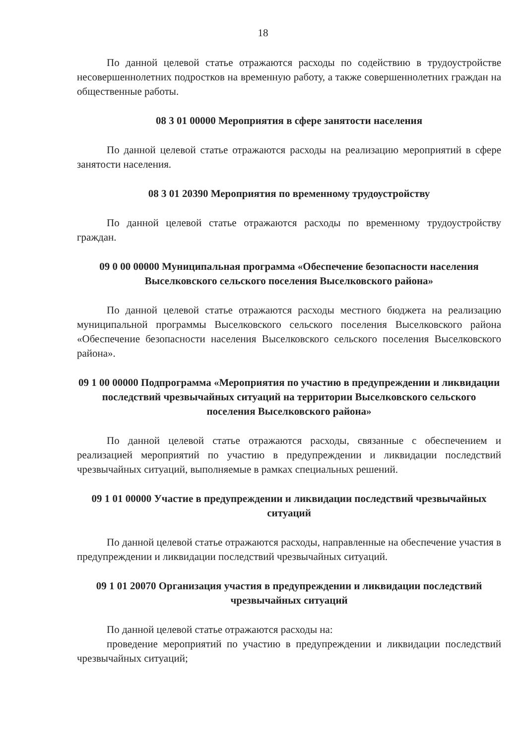18
По данной целевой статье отражаются расходы по содействию в трудоустройстве несовершеннолетних подростков на временную работу, а также совершеннолетних граждан на общественные работы.
08 3 01 00000 Мероприятия в сфере занятости населения
По данной целевой статье отражаются расходы на реализацию мероприятий в сфере занятости населения.
08 3 01 20390 Мероприятия по временному трудоустройству
По данной целевой статье отражаются расходы по временному трудоустройству граждан.
09 0 00 00000 Муниципальная программа «Обеспечение безопасности населения Выселковского сельского поселения Выселковского района»
По данной целевой статье отражаются расходы местного бюджета на реализацию муниципальной программы Выселковского сельского поселения Выселковского района «Обеспечение безопасности населения Выселковского сельского поселения Выселковского района».
09 1 00 00000 Подпрограмма «Мероприятия по участию в предупреждении и ликвидации последствий чрезвычайных ситуаций на территории Выселковского сельского поселения Выселковского района»
По данной целевой статье отражаются расходы, связанные с обеспечением и реализацией мероприятий по участию в предупреждении и ликвидации последствий чрезвычайных ситуаций, выполняемые в рамках специальных решений.
09 1 01 00000 Участие в предупреждении и ликвидации последствий чрезвычайных ситуаций
По данной целевой статье отражаются расходы, направленные на обеспечение участия в предупреждении и ликвидации последствий чрезвычайных ситуаций.
09 1 01 20070 Организация участия в предупреждении и ликвидации последствий чрезвычайных ситуаций
По данной целевой статье отражаются расходы на:
проведение мероприятий по участию в предупреждении и ликвидации последствий чрезвычайных ситуаций;